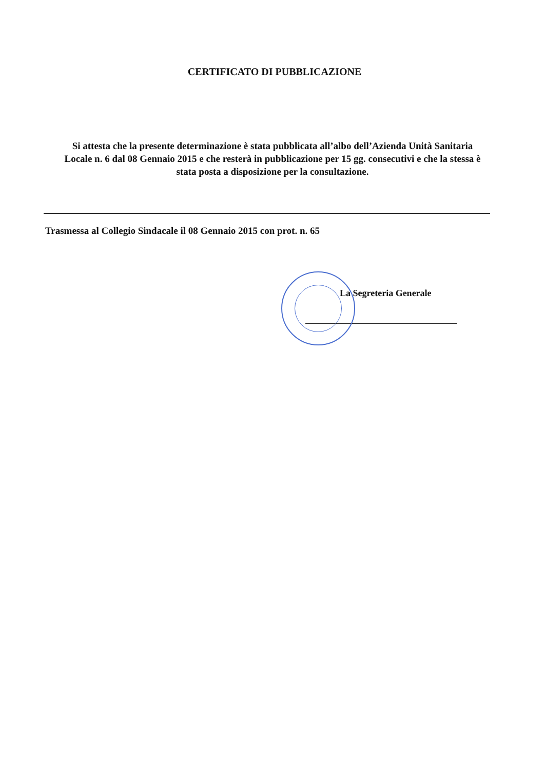CERTIFICATO DI PUBBLICAZIONE
Si attesta che la presente determinazione è stata pubblicata all’albo dell’Azienda Unità Sanitaria Locale n. 6 dal 08 Gennaio 2015 e che resterà in pubblicazione per 15 gg. consecutivi e che la stessa è stata posta a disposizione per la consultazione.
Trasmessa al Collegio Sindacale il 08 Gennaio 2015 con prot. n. 65
La Segreteria Generale